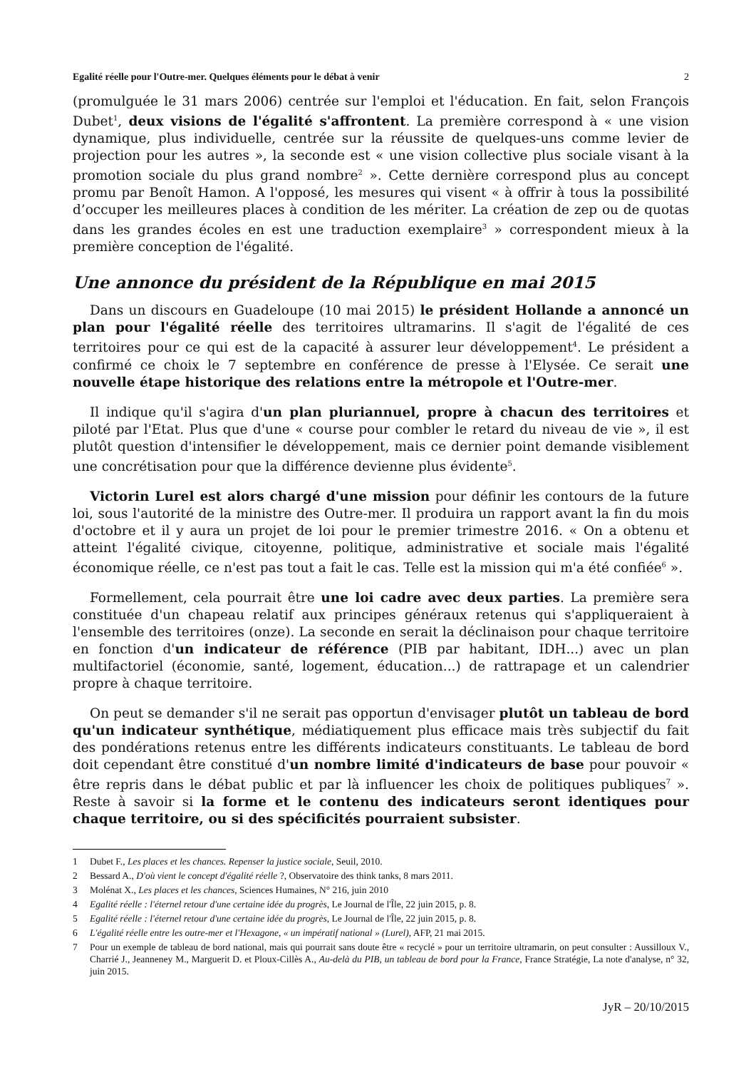Egalité réelle pour l'Outre-mer. Quelques éléments pour le débat à venir 2
(promulguée le 31 mars 2006) centrée sur l'emploi et l'éducation. En fait, selon François Dubet<sup>1</sup>, deux visions de l'égalité s'affrontent. La première correspond à « une vision dynamique, plus individuelle, centrée sur la réussite de quelques-uns comme levier de projection pour les autres », la seconde est « une vision collective plus sociale visant à la promotion sociale du plus grand nombre<sup>2</sup> ». Cette dernière correspond plus au concept promu par Benoît Hamon. A l'opposé, les mesures qui visent « à offrir à tous la possibilité d’occuper les meilleures places à condition de les mériter. La création de zep ou de quotas dans les grandes écoles en est une traduction exemplaire<sup>3</sup> » correspondent mieux à la première conception de l'égalité.
Une annonce du président de la République en mai 2015
Dans un discours en Guadeloupe (10 mai 2015) le président Hollande a annoncé un plan pour l'égalité réelle des territoires ultramarins. Il s'agit de l'égalité de ces territoires pour ce qui est de la capacité à assurer leur développement<sup>4</sup>. Le président a confirmé ce choix le 7 septembre en conférence de presse à l'Elysée. Ce serait une nouvelle étape historique des relations entre la métropole et l'Outre-mer.
Il indique qu'il s'agira d'un plan pluriannuel, propre à chacun des territoires et piloté par l'Etat. Plus que d'une « course pour combler le retard du niveau de vie », il est plutôt question d'intensifier le développement, mais ce dernier point demande visiblement une concrétisation pour que la différence devienne plus évidente<sup>5</sup>.
Victorin Lurel est alors chargé d'une mission pour définir les contours de la future loi, sous l'autorité de la ministre des Outre-mer. Il produira un rapport avant la fin du mois d'octobre et il y aura un projet de loi pour le premier trimestre 2016. « On a obtenu et atteint l'égalité civique, citoyenne, politique, administrative et sociale mais l'égalité économique réelle, ce n'est pas tout a fait le cas. Telle est la mission qui m'a été confiée<sup>6</sup> ».
Formellement, cela pourrait être une loi cadre avec deux parties. La première sera constituée d'un chapeau relatif aux principes généraux retenus qui s'appliqueraient à l'ensemble des territoires (onze). La seconde en serait la déclinaison pour chaque territoire en fonction d'un indicateur de référence (PIB par habitant, IDH...) avec un plan multifactoriel (économie, santé, logement, éducation...) de rattrapage et un calendrier propre à chaque territoire.
On peut se demander s'il ne serait pas opportun d'envisager plutôt un tableau de bord qu'un indicateur synthétique, médiatiquement plus efficace mais très subjectif du fait des pondérations retenus entre les différents indicateurs constituants. Le tableau de bord doit cependant être constitué d'un nombre limité d'indicateurs de base pour pouvoir « être repris dans le débat public et par là influencer les choix de politiques publiques<sup>7</sup> ». Reste à savoir si la forme et le contenu des indicateurs seront identiques pour chaque territoire, ou si des spécificités pourraient subsister.
1 Dubet F., Les places et les chances. Repenser la justice sociale, Seuil, 2010.
2 Bessard A., D'où vient le concept d'égalité réelle ?, Observatoire des think tanks, 8 mars 2011.
3 Molénat X., Les places et les chances, Sciences Humaines, N° 216, juin 2010
4 Egalité réelle : l'éternel retour d'une certaine idée du progrès, Le Journal de l'Île, 22 juin 2015, p. 8.
5 Egalité réelle : l'éternel retour d'une certaine idée du progrès, Le Journal de l'Île, 22 juin 2015, p. 8.
6 L'égalité réelle entre les outre-mer et l'Hexagone, « un impératif national » (Lurel), AFP, 21 mai 2015.
7 Pour un exemple de tableau de bord national, mais qui pourrait sans doute être « recyclé » pour un territoire ultramarin, on peut consulter : Aussilloux V., Charrié J., Jeanneney M., Marguerit D. et Ploux-Cillès A., Au-delà du PIB, un tableau de bord pour la France, France Stratégie, La note d'analyse, n° 32, juin 2015.
JyR – 20/10/2015